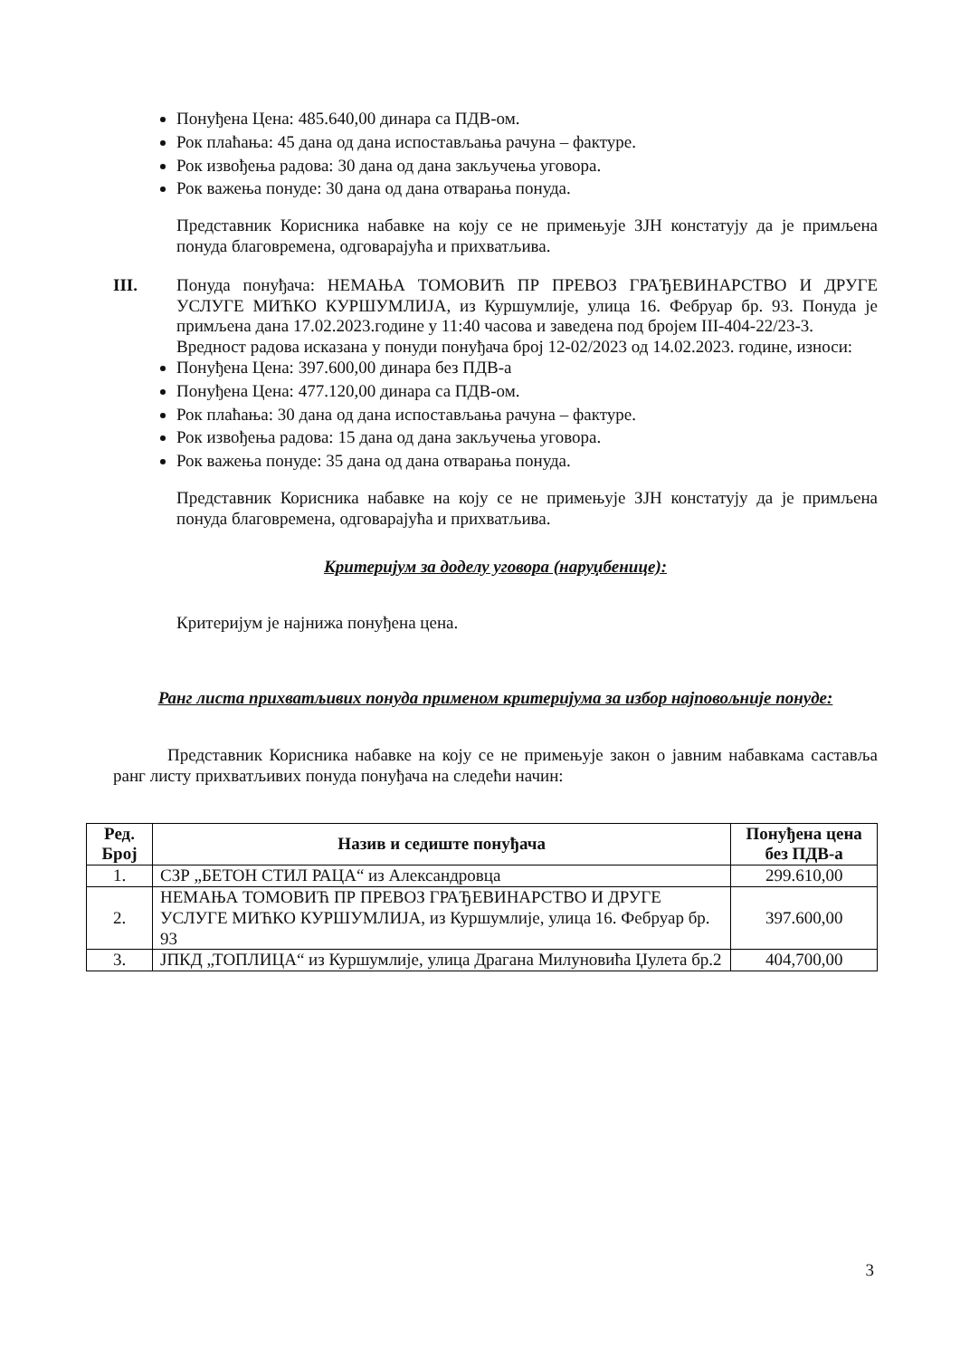Понуђена Цена: 485.640,00 динара са ПДВ-ом.
Рок плаћања: 45 дана од дана испостављања рачуна – фактуре.
Рок извођења радова: 30 дана од дана закључења уговора.
Рок важења понуде: 30 дана од дана отварања понуда.
Представник Корисника набавке на коју се не примењује ЗЈН констатују да је примљена понуда благовремена, одговарајућа и прихватљива.
III. Понуда понуђача: НЕМАЊА ТОМОВИЋ ПР ПРЕВОЗ ГРАЂЕВИНАРСТВО И ДРУГЕ УСЛУГЕ МИЋКО КУРШУМЛИЈА, из Куршумлије, улица 16. Фебруар бр. 93. Понуда је примљена дана 17.02.2023.године у 11:40 часова и заведена под бројем III-404-22/23-3.
Вредност радова исказана у понуди понуђача број 12-02/2023 од 14.02.2023. године, износи:
Понуђена Цена: 397.600,00 динара без ПДВ-а
Понуђена Цена: 477.120,00 динара са ПДВ-ом.
Рок плаћања: 30 дана од дана испостављања рачуна – фактуре.
Рок извођења радова: 15 дана од дана закључења уговора.
Рок важења понуде: 35 дана од дана отварања понуда.
Представник Корисника набавке на коју се не примењује ЗЈН констатују да је примљена понуда благовремена, одговарајућа и прихватљива.
Критеријум за доделу уговора (наруџбенице):
Критеријум је најнижа понуђена цена.
Ранг листа прихватљивих понуда применом критеријума за избор најповољније понуде:
Представник Корисника набавке на коју се не примењује закон о јавним набавкама састављa ранг листу прихватљивих понуда понуђача на следећи начин:
| Ред. Број | Назив и седиште понуђача | Понуђена цена без ПДВ-а |
| --- | --- | --- |
| 1. | СЗР „БЕТОН СТИЛ РАЦА“ из Александровца | 299.610,00 |
| 2. | НЕМАЊА ТОМОВИЋ ПР ПРЕВОЗ ГРАЂЕВИНАРСТВО И ДРУГЕ УСЛУГЕ МИЋКО КУРШУМЛИЈА, из Куршумлије, улица 16. Фебруар бр. 93 | 397.600,00 |
| 3. | ЈПКД „ТОПЛИЦА“ из Куршумлије, улица Драгана Милуновића Џулета бр.2 | 404,700,00 |
3